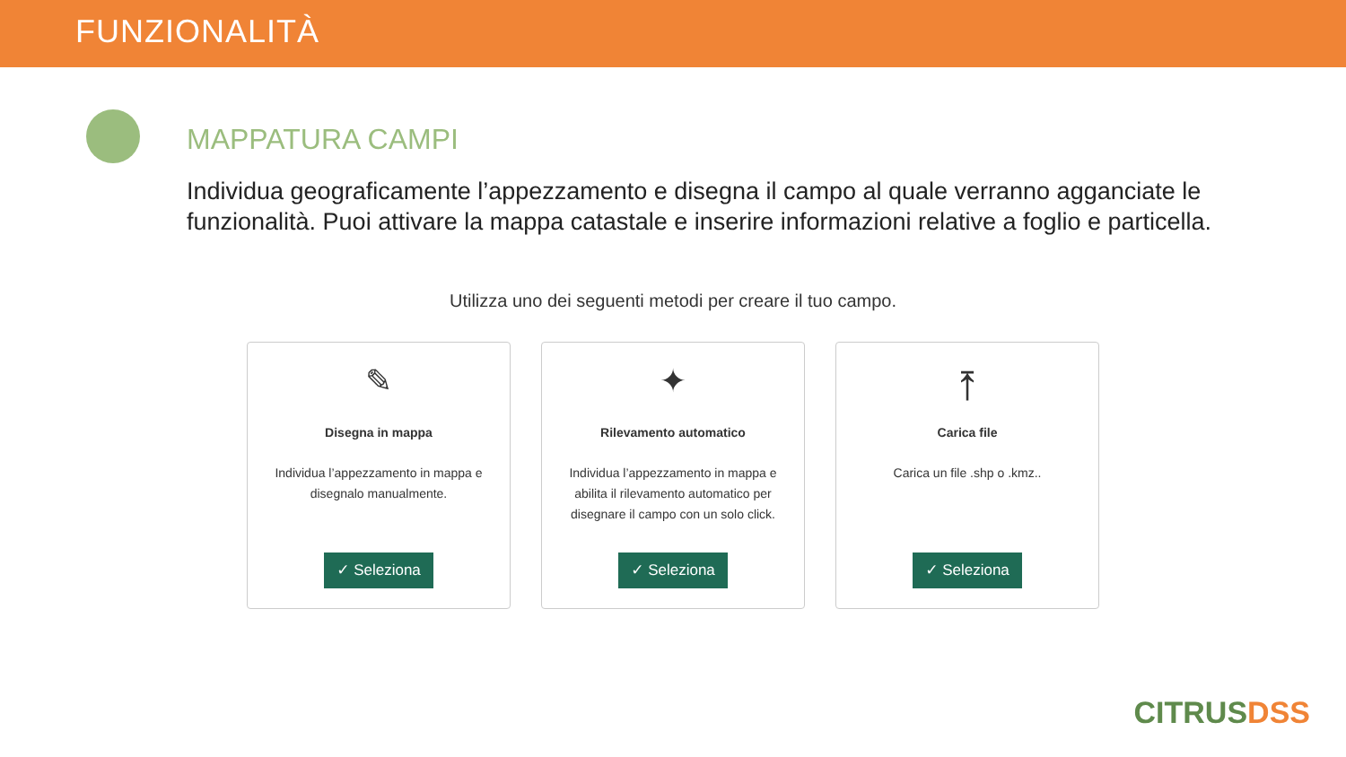FUNZIONALITÀ
MAPPATURA CAMPI
Individua geograficamente l’appezzamento e disegna il campo al quale verranno agganciate le funzionalità. Puoi attivare la mappa catastale e inserire informazioni relative a foglio e particella.
Utilizza uno dei seguenti metodi per creare il tuo campo.
✎
Disegna in mappa
Individua l’appezzamento in mappa e disegnalo manualmente.
✓ Seleziona
✦
Rilevamento automatico
Individua l’appezzamento in mappa e abilita il rilevamento automatico per disegnare il campo con un solo click.
✓ Seleziona
⤒
Carica file
Carica un file .shp o .kmz..
✓ Seleziona
CITRUSDSS